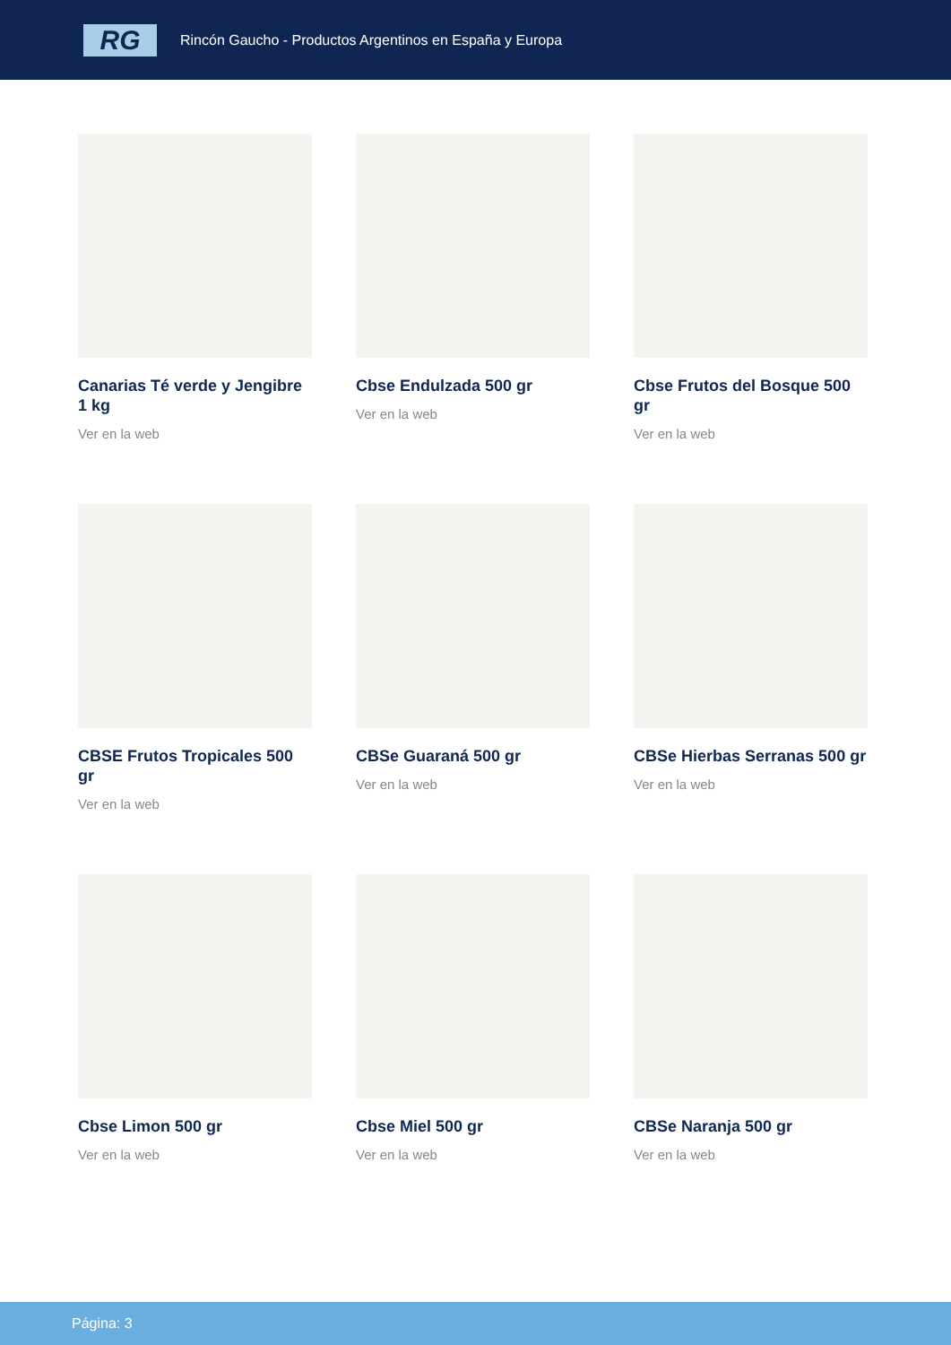RG
Rincón Gaucho - Productos Argentinos en España y Europa
Canarias Té verde y Jengibre 1 kg
Ver en la web
Cbse Endulzada 500 gr
Ver en la web
Cbse Frutos del Bosque 500 gr
Ver en la web
CBSE Frutos Tropicales 500 gr
Ver en la web
CBSe Guaraná 500 gr
Ver en la web
CBSe Hierbas Serranas 500 gr
Ver en la web
Cbse Limon 500 gr
Ver en la web
Cbse Miel 500 gr
Ver en la web
CBSe Naranja 500 gr
Ver en la web
Página: 3